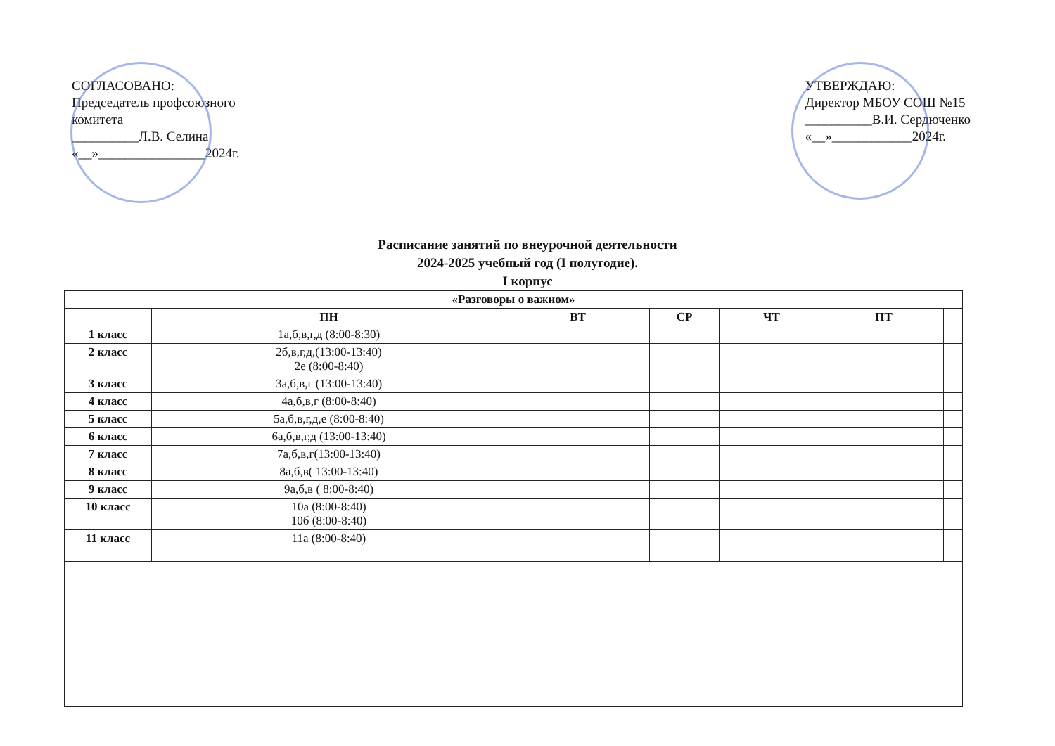СОГЛАСОВАНО:
Председатель профсоюзного
комитета
__________Л.В. Селина
«__»________________2024г.
УТВЕРЖДАЮ:
Директор МБОУ СОШ №15
__________В.И. Сердюченко
«__»____________2024г.
Расписание занятий по внеурочной деятельности
2024-2025 учебный год (I полугодие).
I корпус
| «Разговоры о важном» | | | | | | |
| --- | --- | --- | --- | --- | --- | --- |
| | ПН | ВТ | СР | ЧТ | ПТ | |
| 1 класс | 1а,б,в,г,д (8:00-8:30) | | | | | |
| 2 класс | 2б,в,г,д,(13:00-13:40) 2е (8:00-8:40) | | | | | |
| 3 класс | 3а,б,в,г (13:00-13:40) | | | | | |
| 4 класс | 4а,б,в,г (8:00-8:40) | | | | | |
| 5 класс | 5а,б,в,г,д,е (8:00-8:40) | | | | | |
| 6 класс | 6а,б,в,г,д (13:00-13:40) | | | | | |
| 7 класс | 7а,б,в,г(13:00-13:40) | | | | | |
| 8 класс | 8а,б,в( 13:00-13:40) | | | | | |
| 9 класс | 9а,б,в ( 8:00-8:40) | | | | | |
| 10 класс | 10а (8:00-8:40) 10б (8:00-8:40) | | | | | |
| 11 класс | 11а (8:00-8:40) | | | | | |